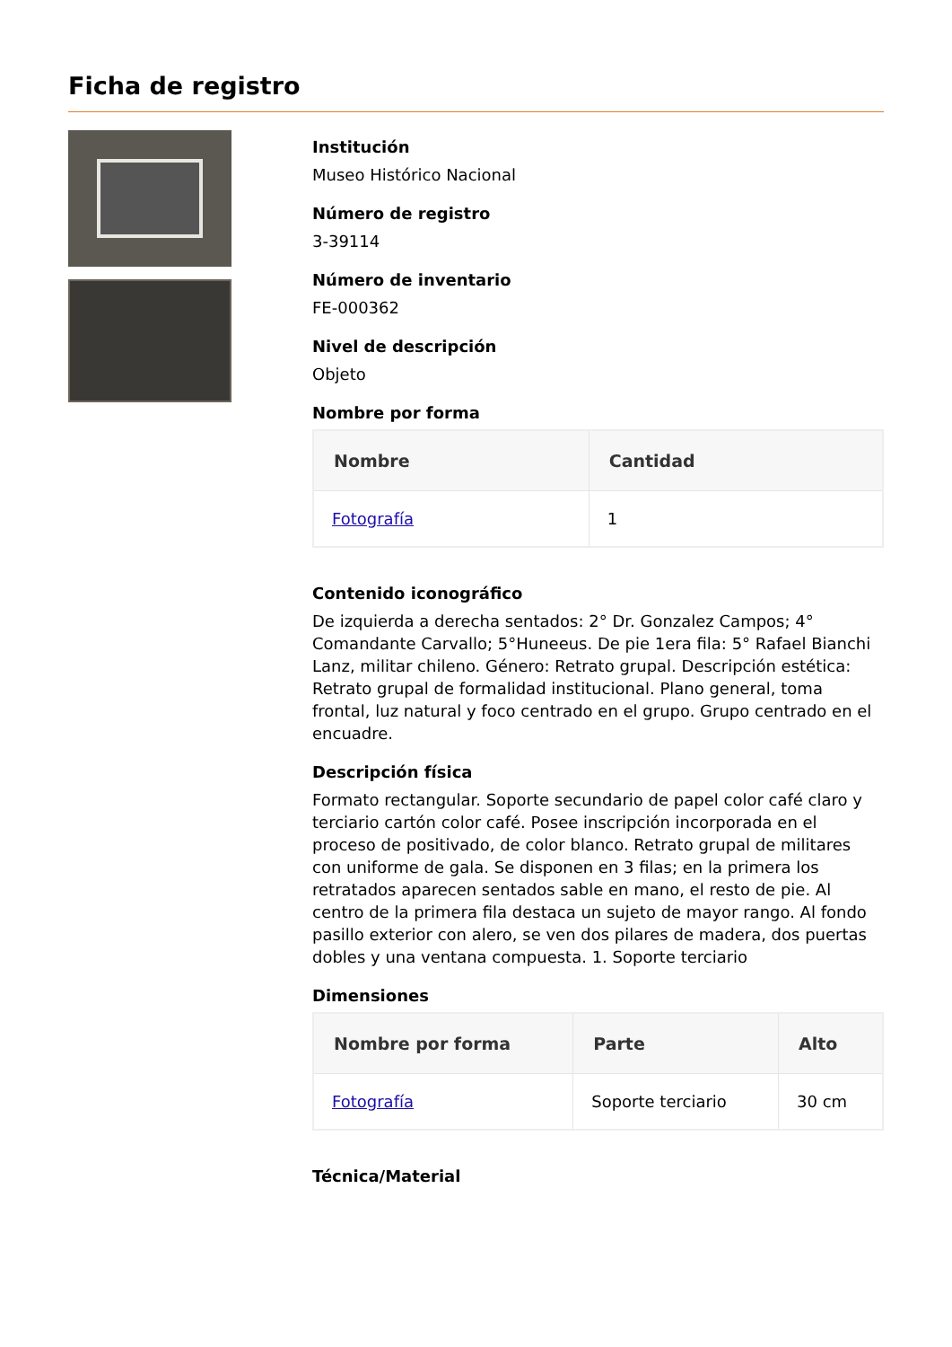Ficha de registro
Institución
Museo Histórico Nacional
Número de registro
3-39114
Número de inventario
FE-000362
Nivel de descripción
Objeto
Nombre por forma
| Nombre | Cantidad |
| --- | --- |
| Fotografía | 1 |
Contenido iconográfico
De izquierda a derecha sentados: 2° Dr. Gonzalez Campos; 4° Comandante Carvallo; 5°Huneeus. De pie 1era fila: 5° Rafael Bianchi Lanz, militar chileno. Género: Retrato grupal. Descripción estética: Retrato grupal de formalidad institucional. Plano general, toma frontal, luz natural y foco centrado en el grupo. Grupo centrado en el encuadre.
Descripción física
Formato rectangular. Soporte secundario de papel color café claro y terciario cartón color café. Posee inscripción incorporada en el proceso de positivado, de color blanco. Retrato grupal de militares con uniforme de gala. Se disponen en 3 filas; en la primera los retratados aparecen sentados sable en mano, el resto de pie. Al centro de la primera fila destaca un sujeto de mayor rango. Al fondo pasillo exterior con alero, se ven dos pilares de madera, dos puertas dobles y una ventana compuesta. 1. Soporte terciario
Dimensiones
| Nombre por forma | Parte | Alto |
| --- | --- | --- |
| Fotografía | Soporte terciario | 30 cm |
Técnica/Material